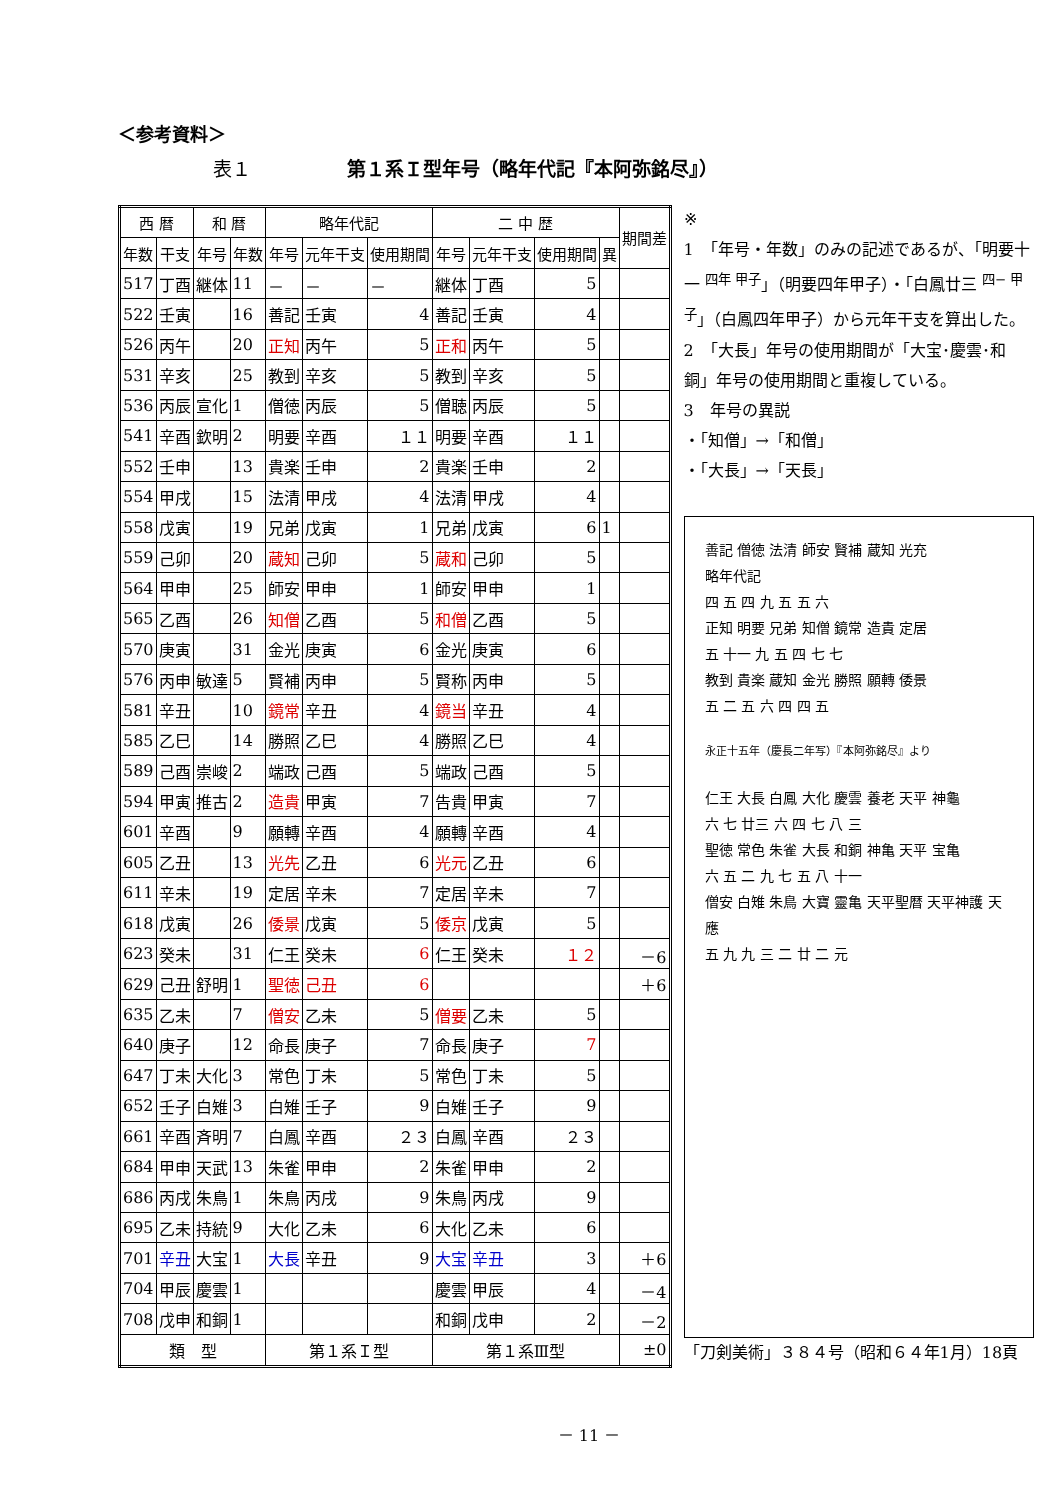＜参考資料＞
表１ 第１系Ｉ型年号（略年代記『本阿弥銘尽』）
| 西 暦 | | 和 暦 | | 略年代記 | | | 二 中 歴 | | | | 期間差 |
| --- | --- | --- | --- | --- | --- | --- | --- | --- | --- | --- | --- |
| 年数 | 干支 | 年号 | 年数 | 年号 | 元年干支 | 使用期間 | 年号 | 元年干支 | 使用期間 | 異 | |
| 517 | 丁酉 | 継体 | 11 | － | － | － | 継体 | 丁酉 | 5 | | |
| 522 | 壬寅 | | 16 | 善記 | 壬寅 | 4 | 善記 | 壬寅 | 4 | | |
| 526 | 丙午 | | 20 | 正知 | 丙午 | 5 | 正和 | 丙午 | 5 | | |
| 531 | 辛亥 | | 25 | 教到 | 辛亥 | 5 | 教到 | 辛亥 | 5 | | |
| 536 | 丙辰 | 宣化 | 1 | 僧徳 | 丙辰 | 5 | 僧聴 | 丙辰 | 5 | | |
| 541 | 辛酉 | 欽明 | 2 | 明要 | 辛酉 | １１ | 明要 | 辛酉 | １１ | | |
| 552 | 壬申 | | 13 | 貴楽 | 壬申 | 2 | 貴楽 | 壬申 | 2 | | |
| 554 | 甲戌 | | 15 | 法清 | 甲戌 | 4 | 法清 | 甲戌 | 4 | | |
| 558 | 戊寅 | | 19 | 兄弟 | 戊寅 | 1 | 兄弟 | 戊寅 | 6 | 1 | |
| 559 | 己卯 | | 20 | 蔵知 | 己卯 | 5 | 蔵和 | 己卯 | 5 | | |
| 564 | 甲申 | | 25 | 師安 | 甲申 | 1 | 師安 | 甲申 | 1 | | |
| 565 | 乙酉 | | 26 | 知僧 | 乙酉 | 5 | 和僧 | 乙酉 | 5 | | |
| 570 | 庚寅 | | 31 | 金光 | 庚寅 | 6 | 金光 | 庚寅 | 6 | | |
| 576 | 丙申 | 敏達 | 5 | 賢補 | 丙申 | 5 | 賢称 | 丙申 | 5 | | |
| 581 | 辛丑 | | 10 | 鏡常 | 辛丑 | 4 | 鏡当 | 辛丑 | 4 | | |
| 585 | 乙巳 | | 14 | 勝照 | 乙巳 | 4 | 勝照 | 乙巳 | 4 | | |
| 589 | 己酉 | 崇峻 | 2 | 端政 | 己酉 | 5 | 端政 | 己酉 | 5 | | |
| 594 | 甲寅 | 推古 | 2 | 造貴 | 甲寅 | 7 | 告貴 | 甲寅 | 7 | | |
| 601 | 辛酉 | | 9 | 願轉 | 辛酉 | 4 | 願轉 | 辛酉 | 4 | | |
| 605 | 乙丑 | | 13 | 光先 | 乙丑 | 6 | 光元 | 乙丑 | 6 | | |
| 611 | 辛未 | | 19 | 定居 | 辛未 | 7 | 定居 | 辛未 | 7 | | |
| 618 | 戊寅 | | 26 | 倭景 | 戊寅 | 5 | 倭京 | 戊寅 | 5 | | |
| 623 | 癸未 | | 31 | 仁王 | 癸未 | 6 | 仁王 | 癸未 | １２ | | －6 |
| 629 | 己丑 | 舒明 | 1 | 聖徳 | 己丑 | 6 | | | | | ＋6 |
| 635 | 乙未 | | 7 | 僧安 | 乙未 | 5 | 僧要 | 乙未 | 5 | | |
| 640 | 庚子 | | 12 | 命長 | 庚子 | 7 | 命長 | 庚子 | 7 | | |
| 647 | 丁未 | 大化 | 3 | 常色 | 丁未 | 5 | 常色 | 丁未 | 5 | | |
| 652 | 壬子 | 白雉 | 3 | 白雉 | 壬子 | 9 | 白雉 | 壬子 | 9 | | |
| 661 | 辛酉 | 斉明 | 7 | 白鳳 | 辛酉 | ２３ | 白鳳 | 辛酉 | ２３ | | |
| 684 | 甲申 | 天武 | 13 | 朱雀 | 甲申 | 2 | 朱雀 | 甲申 | 2 | | |
| 686 | 丙戌 | 朱鳥 | 1 | 朱鳥 | 丙戌 | 9 | 朱鳥 | 丙戌 | 9 | | |
| 695 | 乙未 | 持統 | 9 | 大化 | 乙未 | 6 | 大化 | 乙未 | 6 | | |
| 701 | 辛丑 | 大宝 | 1 | 大長 | 辛丑 | 9 | 大宝 | 辛丑 | 3 | | ＋6 |
| 704 | 甲辰 | 慶雲 | 1 | | | | 慶雲 | 甲辰 | 4 | | －4 |
| 708 | 戊申 | 和銅 | 1 | | | | 和銅 | 戊申 | 2 | | －2 |
| 類 型 | | | | 第１系Ｉ型 | | | 第１系Ⅲ型 | | | | ±0 |
※
1　「年号・年数」のみの記述であるが、「明要十一 <sup>四年 甲子</sup>」（明要四年甲子）・「白鳳廿三 <sup>四− 甲子</sup>」（白鳳四年甲子）から元年干支を算出した。
2　「大長」年号の使用期間が「大宝･慶雲･和銅」年号の使用期間と重複している。
3　年号の異説
・「知僧」→「和僧」
・「大長」→「天長」
善記 僧徳 法清 師安 賢補 蔵知 光充
略年代記
四 五 四 九 五 五 六
正知 明要 兄弟 知僧 鏡常 造貴 定居
五 十一 九 五 四 七 七
教到 貴楽 蔵知 金光 勝照 願轉 倭景
五 二 五 六 四 四 五
永正十五年（慶長二年写）『本阿弥銘尽』より
仁王 大長 白鳳 大化 慶雲 養老 天平 神龜
六 七 廿三 六 四 七 八 三
聖徳 常色 朱雀 大長 和銅 神亀 天平 宝亀
六 五 二 九 七 五 八 十一
僧安 白雉 朱鳥 大寶 靈亀 天平聖暦 天平神護 天應
五 九 九 三 二 廿 二 元
「刀剣美術」３８４号（昭和６４年1月）18頁
－ 11 －